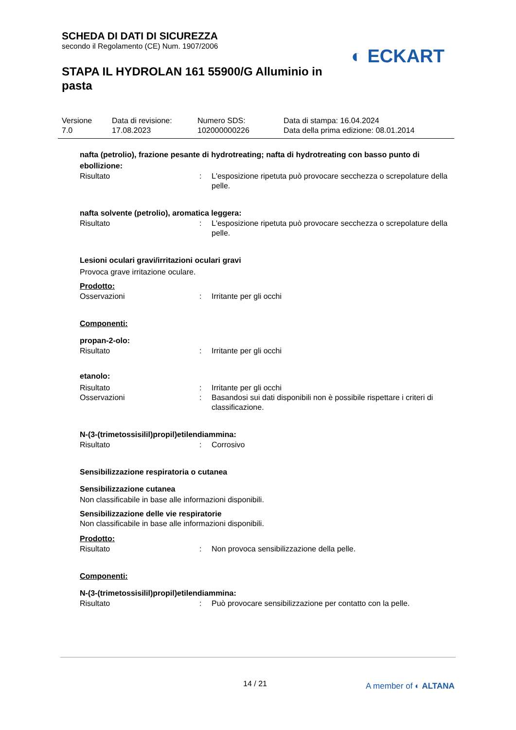SCHEDA DI DATI DI SICUREZZA
secondo il Regolamento (CE) Num. 1907/2006
STAPA IL HYDROLAN 161 55900/G Alluminio in pasta
◐ ECKART
Versione
7.0
Data di revisione:
17.08.2023
Numero SDS:
102000000226
Data di stampa: 16.04.2024
Data della prima edizione: 08.01.2014
nafta (petrolio), frazione pesante di hydrotreating; nafta di hydrotreating con basso punto di ebollizione:
Risultato : L'esposizione ripetuta può provocare secchezza o screpolature della pelle.
nafta solvente (petrolio), aromatica leggera:
Risultato : L'esposizione ripetuta può provocare secchezza o screpolature della pelle.
Lesioni oculari gravi/irritazioni oculari gravi
Provoca grave irritazione oculare.
Prodotto:
Osservazioni : Irritante per gli occhi
Componenti:
propan-2-olo:
Risultato : Irritante per gli occhi
etanolo:
Risultato : Irritante per gli occhi
Osservazioni : Basandosi sui dati disponibili non è possibile rispettare i criteri di classificazione.
N-(3-(trimetossisilil)propil)etilendiammina:
Risultato : Corrosivo
Sensibilizzazione respiratoria o cutanea
Sensibilizzazione cutanea
Non classificabile in base alle informazioni disponibili.
Sensibilizzazione delle vie respiratorie
Non classificabile in base alle informazioni disponibili.
Prodotto:
Risultato : Non provoca sensibilizzazione della pelle.
Componenti:
N-(3-(trimetossisilil)propil)etilendiammina:
Risultato : Può provocare sensibilizzazione per contatto con la pelle.
14 / 21 A member of ◐ ALTANA